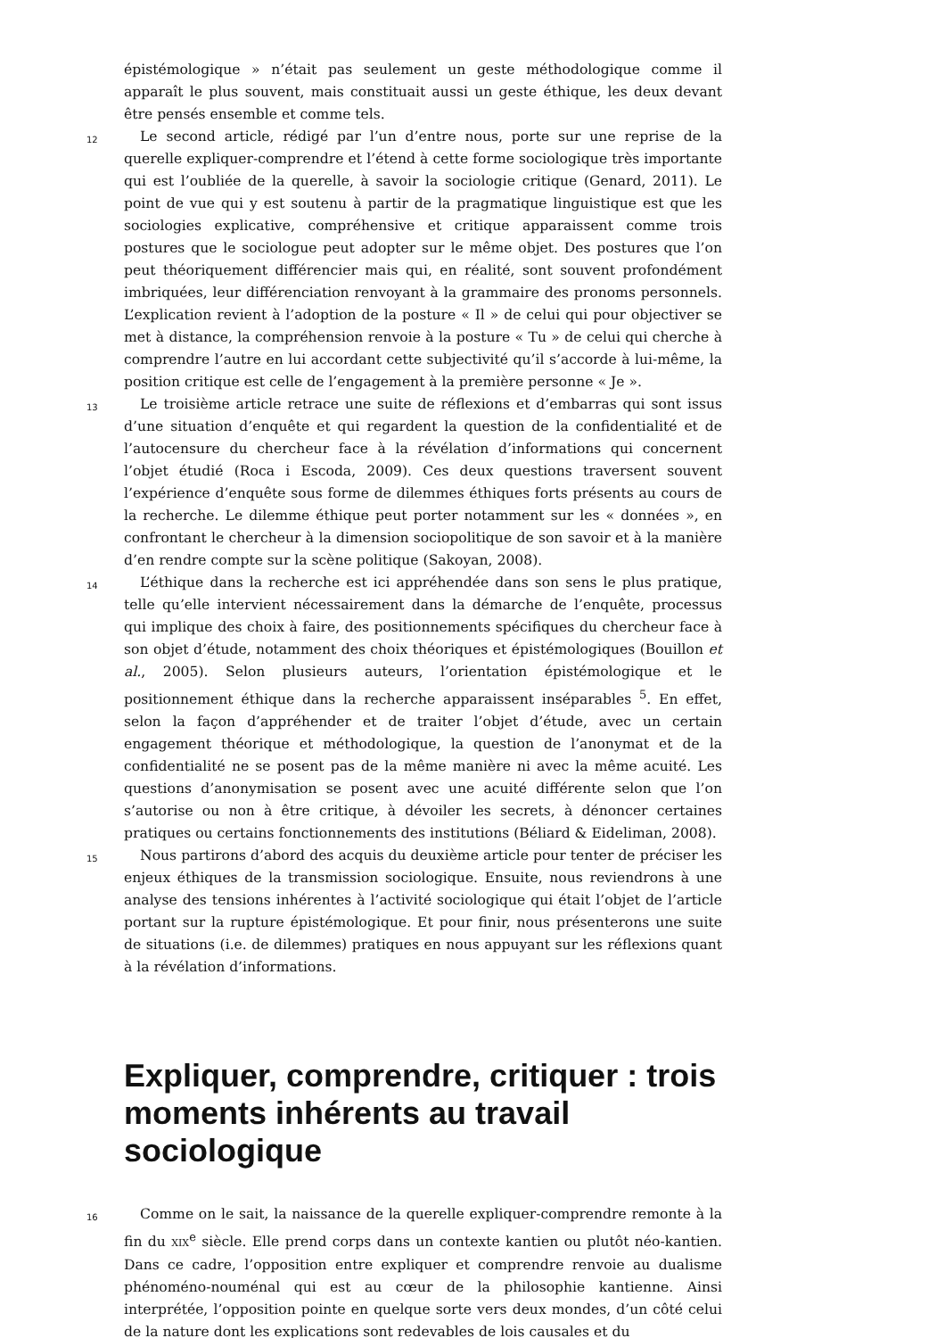épistémologique » n’était pas seulement un geste méthodologique comme il apparaît le plus souvent, mais constituait aussi un geste éthique, les deux devant être pensés ensemble et comme tels.
12
Le second article, rédigé par l’un d’entre nous, porte sur une reprise de la querelle expliquer-comprendre et l’étend à cette forme sociologique très importante qui est l’oubliée de la querelle, à savoir la sociologie critique (Genard, 2011). Le point de vue qui y est soutenu à partir de la pragmatique linguistique est que les sociologies explicative, compréhensive et critique apparaissent comme trois postures que le sociologue peut adopter sur le même objet. Des postures que l’on peut théoriquement différencier mais qui, en réalité, sont souvent profondément imbriquées, leur différenciation renvoyant à la grammaire des pronoms personnels. L’explication revient à l’adoption de la posture « Il » de celui qui pour objectiver se met à distance, la compréhension renvoie à la posture « Tu » de celui qui cherche à comprendre l’autre en lui accordant cette subjectivité qu’il s’accorde à lui-même, la position critique est celle de l’engagement à la première personne « Je ».
13
Le troisième article retrace une suite de réflexions et d’embarras qui sont issus d’une situation d’enquête et qui regardent la question de la confidentialité et de l’autocensure du chercheur face à la révélation d’informations qui concernent l’objet étudié (Roca i Escoda, 2009). Ces deux questions traversent souvent l’expérience d’enquête sous forme de dilemmes éthiques forts présents au cours de la recherche. Le dilemme éthique peut porter notamment sur les « données », en confrontant le chercheur à la dimension sociopolitique de son savoir et à la manière d’en rendre compte sur la scène politique (Sakoyan, 2008).
14
L’éthique dans la recherche est ici appréhendée dans son sens le plus pratique, telle qu’elle intervient nécessairement dans la démarche de l’enquête, processus qui implique des choix à faire, des positionnements spécifiques du chercheur face à son objet d’étude, notamment des choix théoriques et épistémologiques (Bouillon et al., 2005). Selon plusieurs auteurs, l’orientation épistémologique et le positionnement éthique dans la recherche apparaissent inséparables <sup>5</sup>. En effet, selon la façon d’appréhender et de traiter l’objet d’étude, avec un certain engagement théorique et méthodologique, la question de l’anonymat et de la confidentialité ne se posent pas de la même manière ni avec la même acuité. Les questions d’anonymisation se posent avec une acuité différente selon que l’on s’autorise ou non à être critique, à dévoiler les secrets, à dénoncer certaines pratiques ou certains fonctionnements des institutions (Béliard & Eideliman, 2008).
15
Nous partirons d’abord des acquis du deuxième article pour tenter de préciser les enjeux éthiques de la transmission sociologique. Ensuite, nous reviendrons à une analyse des tensions inhérentes à l’activité sociologique qui était l’objet de l’article portant sur la rupture épistémologique. Et pour finir, nous présenterons une suite de situations (i.e. de dilemmes) pratiques en nous appuyant sur les réflexions quant à la révélation d’informations.
Expliquer, comprendre, critiquer : trois moments inhérents au travail sociologique
16
Comme on le sait, la naissance de la querelle expliquer-comprendre remonte à la fin du XIX<sup>e</sup> siècle. Elle prend corps dans un contexte kantien ou plutôt néo-kantien. Dans ce cadre, l’opposition entre expliquer et comprendre renvoie au dualisme phénoméno-nouménal qui est au cœur de la philosophie kantienne. Ainsi interprétée, l’opposition pointe en quelque sorte vers deux mondes, d’un côté celui de la nature dont les explications sont redevables de lois causales et du